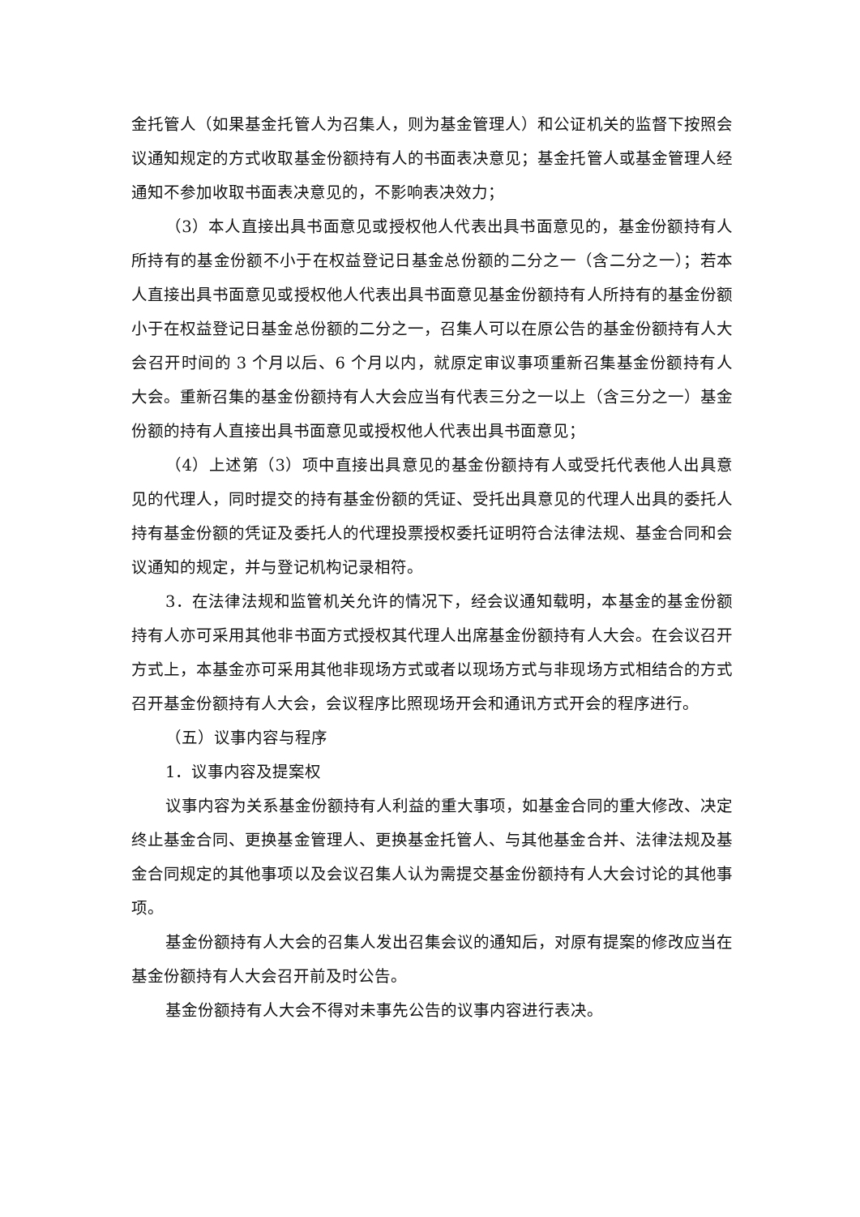金托管人（如果基金托管人为召集人，则为基金管理人）和公证机关的监督下按照会议通知规定的方式收取基金份额持有人的书面表决意见；基金托管人或基金管理人经通知不参加收取书面表决意见的，不影响表决效力；
（3）本人直接出具书面意见或授权他人代表出具书面意见的，基金份额持有人所持有的基金份额不小于在权益登记日基金总份额的二分之一（含二分之一）；若本人直接出具书面意见或授权他人代表出具书面意见基金份额持有人所持有的基金份额小于在权益登记日基金总份额的二分之一，召集人可以在原公告的基金份额持有人大会召开时间的 3 个月以后、6 个月以内，就原定审议事项重新召集基金份额持有人大会。重新召集的基金份额持有人大会应当有代表三分之一以上（含三分之一）基金份额的持有人直接出具书面意见或授权他人代表出具书面意见；
（4）上述第（3）项中直接出具意见的基金份额持有人或受托代表他人出具意见的代理人，同时提交的持有基金份额的凭证、受托出具意见的代理人出具的委托人持有基金份额的凭证及委托人的代理投票授权委托证明符合法律法规、基金合同和会议通知的规定，并与登记机构记录相符。
3．在法律法规和监管机关允许的情况下，经会议通知载明，本基金的基金份额持有人亦可采用其他非书面方式授权其代理人出席基金份额持有人大会。在会议召开方式上，本基金亦可采用其他非现场方式或者以现场方式与非现场方式相结合的方式召开基金份额持有人大会，会议程序比照现场开会和通讯方式开会的程序进行。
（五）议事内容与程序
1．议事内容及提案权
议事内容为关系基金份额持有人利益的重大事项，如基金合同的重大修改、决定终止基金合同、更换基金管理人、更换基金托管人、与其他基金合并、法律法规及基金合同规定的其他事项以及会议召集人认为需提交基金份额持有人大会讨论的其他事项。
基金份额持有人大会的召集人发出召集会议的通知后，对原有提案的修改应当在基金份额持有人大会召开前及时公告。
基金份额持有人大会不得对未事先公告的议事内容进行表决。